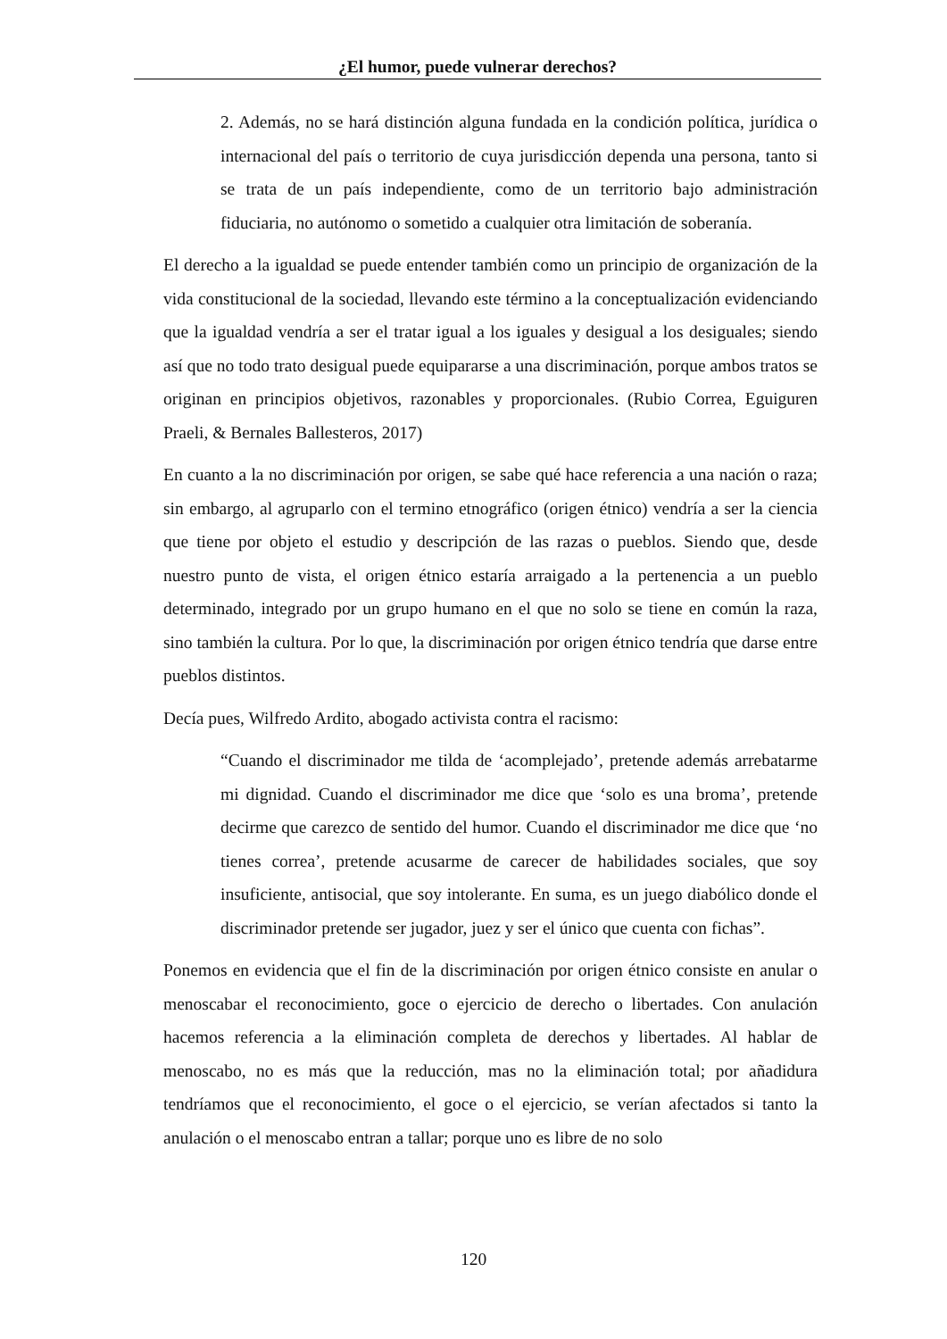¿El humor, puede vulnerar derechos?
2. Además, no se hará distinción alguna fundada en la condición política, jurídica o internacional del país o territorio de cuya jurisdicción dependa una persona, tanto si se trata de un país independiente, como de un territorio bajo administración fiduciaria, no autónomo o sometido a cualquier otra limitación de soberanía.
El derecho a la igualdad se puede entender también como un principio de organización de la vida constitucional de la sociedad, llevando este término a la conceptualización evidenciando que la igualdad vendría a ser el tratar igual a los iguales y desigual a los desiguales; siendo así que no todo trato desigual puede equipararse a una discriminación, porque ambos tratos se originan en principios objetivos, razonables y proporcionales. (Rubio Correa, Eguiguren Praeli, & Bernales Ballesteros, 2017)
En cuanto a la no discriminación por origen, se sabe qué hace referencia a una nación o raza; sin embargo, al agruparlo con el termino etnográfico (origen étnico) vendría a ser la ciencia que tiene por objeto el estudio y descripción de las razas o pueblos. Siendo que, desde nuestro punto de vista, el origen étnico estaría arraigado a la pertenencia a un pueblo determinado, integrado por un grupo humano en el que no solo se tiene en común la raza, sino también la cultura. Por lo que, la discriminación por origen étnico tendría que darse entre pueblos distintos.
Decía pues, Wilfredo Ardito, abogado activista contra el racismo:
“Cuando el discriminador me tilda de ‘acomplejado’, pretende además arrebatarme mi dignidad. Cuando el discriminador me dice que ‘solo es una broma’, pretende decirme que carezco de sentido del humor. Cuando el discriminador me dice que ‘no tienes correa’, pretende acusarme de carecer de habilidades sociales, que soy insuficiente, antisocial, que soy intolerante. En suma, es un juego diabólico donde el discriminador pretende ser jugador, juez y ser el único que cuenta con fichas”.
Ponemos en evidencia que el fin de la discriminación por origen étnico consiste en anular o menoscabar el reconocimiento, goce o ejercicio de derecho o libertades. Con anulación hacemos referencia a la eliminación completa de derechos y libertades. Al hablar de menoscabo, no es más que la reducción, mas no la eliminación total; por añadidura tendríamos que el reconocimiento, el goce o el ejercicio, se verían afectados si tanto la anulación o el menoscabo entran a tallar; porque uno es libre de no solo
120